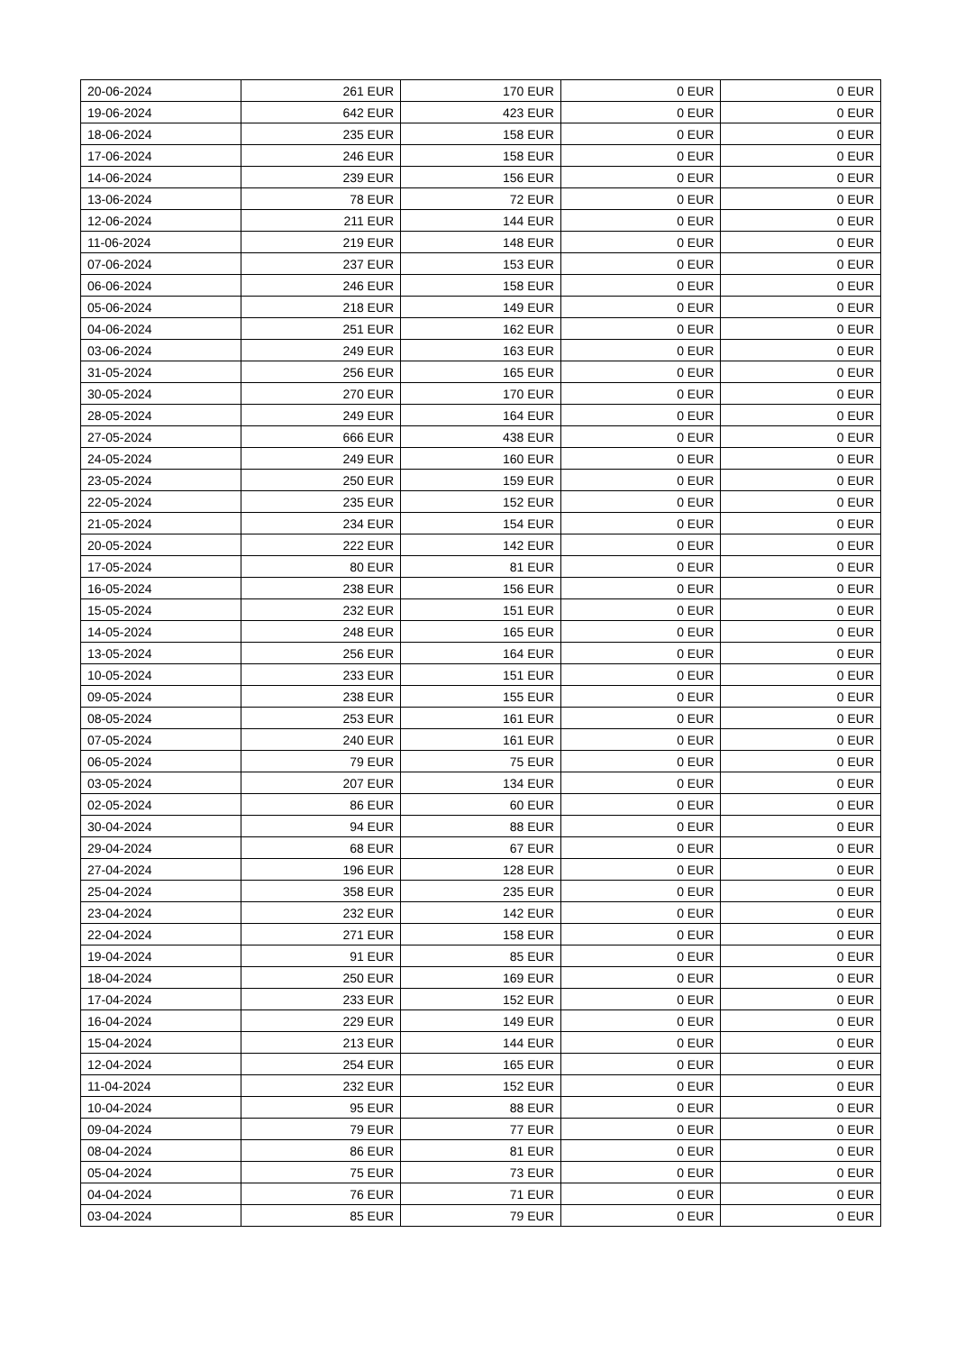| 20-06-2024 | 261 EUR | 170 EUR | 0 EUR | 0 EUR |
| 19-06-2024 | 642 EUR | 423 EUR | 0 EUR | 0 EUR |
| 18-06-2024 | 235 EUR | 158 EUR | 0 EUR | 0 EUR |
| 17-06-2024 | 246 EUR | 158 EUR | 0 EUR | 0 EUR |
| 14-06-2024 | 239 EUR | 156 EUR | 0 EUR | 0 EUR |
| 13-06-2024 | 78 EUR | 72 EUR | 0 EUR | 0 EUR |
| 12-06-2024 | 211 EUR | 144 EUR | 0 EUR | 0 EUR |
| 11-06-2024 | 219 EUR | 148 EUR | 0 EUR | 0 EUR |
| 07-06-2024 | 237 EUR | 153 EUR | 0 EUR | 0 EUR |
| 06-06-2024 | 246 EUR | 158 EUR | 0 EUR | 0 EUR |
| 05-06-2024 | 218 EUR | 149 EUR | 0 EUR | 0 EUR |
| 04-06-2024 | 251 EUR | 162 EUR | 0 EUR | 0 EUR |
| 03-06-2024 | 249 EUR | 163 EUR | 0 EUR | 0 EUR |
| 31-05-2024 | 256 EUR | 165 EUR | 0 EUR | 0 EUR |
| 30-05-2024 | 270 EUR | 170 EUR | 0 EUR | 0 EUR |
| 28-05-2024 | 249 EUR | 164 EUR | 0 EUR | 0 EUR |
| 27-05-2024 | 666 EUR | 438 EUR | 0 EUR | 0 EUR |
| 24-05-2024 | 249 EUR | 160 EUR | 0 EUR | 0 EUR |
| 23-05-2024 | 250 EUR | 159 EUR | 0 EUR | 0 EUR |
| 22-05-2024 | 235 EUR | 152 EUR | 0 EUR | 0 EUR |
| 21-05-2024 | 234 EUR | 154 EUR | 0 EUR | 0 EUR |
| 20-05-2024 | 222 EUR | 142 EUR | 0 EUR | 0 EUR |
| 17-05-2024 | 80 EUR | 81 EUR | 0 EUR | 0 EUR |
| 16-05-2024 | 238 EUR | 156 EUR | 0 EUR | 0 EUR |
| 15-05-2024 | 232 EUR | 151 EUR | 0 EUR | 0 EUR |
| 14-05-2024 | 248 EUR | 165 EUR | 0 EUR | 0 EUR |
| 13-05-2024 | 256 EUR | 164 EUR | 0 EUR | 0 EUR |
| 10-05-2024 | 233 EUR | 151 EUR | 0 EUR | 0 EUR |
| 09-05-2024 | 238 EUR | 155 EUR | 0 EUR | 0 EUR |
| 08-05-2024 | 253 EUR | 161 EUR | 0 EUR | 0 EUR |
| 07-05-2024 | 240 EUR | 161 EUR | 0 EUR | 0 EUR |
| 06-05-2024 | 79 EUR | 75 EUR | 0 EUR | 0 EUR |
| 03-05-2024 | 207 EUR | 134 EUR | 0 EUR | 0 EUR |
| 02-05-2024 | 86 EUR | 60 EUR | 0 EUR | 0 EUR |
| 30-04-2024 | 94 EUR | 88 EUR | 0 EUR | 0 EUR |
| 29-04-2024 | 68 EUR | 67 EUR | 0 EUR | 0 EUR |
| 27-04-2024 | 196 EUR | 128 EUR | 0 EUR | 0 EUR |
| 25-04-2024 | 358 EUR | 235 EUR | 0 EUR | 0 EUR |
| 23-04-2024 | 232 EUR | 142 EUR | 0 EUR | 0 EUR |
| 22-04-2024 | 271 EUR | 158 EUR | 0 EUR | 0 EUR |
| 19-04-2024 | 91 EUR | 85 EUR | 0 EUR | 0 EUR |
| 18-04-2024 | 250 EUR | 169 EUR | 0 EUR | 0 EUR |
| 17-04-2024 | 233 EUR | 152 EUR | 0 EUR | 0 EUR |
| 16-04-2024 | 229 EUR | 149 EUR | 0 EUR | 0 EUR |
| 15-04-2024 | 213 EUR | 144 EUR | 0 EUR | 0 EUR |
| 12-04-2024 | 254 EUR | 165 EUR | 0 EUR | 0 EUR |
| 11-04-2024 | 232 EUR | 152 EUR | 0 EUR | 0 EUR |
| 10-04-2024 | 95 EUR | 88 EUR | 0 EUR | 0 EUR |
| 09-04-2024 | 79 EUR | 77 EUR | 0 EUR | 0 EUR |
| 08-04-2024 | 86 EUR | 81 EUR | 0 EUR | 0 EUR |
| 05-04-2024 | 75 EUR | 73 EUR | 0 EUR | 0 EUR |
| 04-04-2024 | 76 EUR | 71 EUR | 0 EUR | 0 EUR |
| 03-04-2024 | 85 EUR | 79 EUR | 0 EUR | 0 EUR |